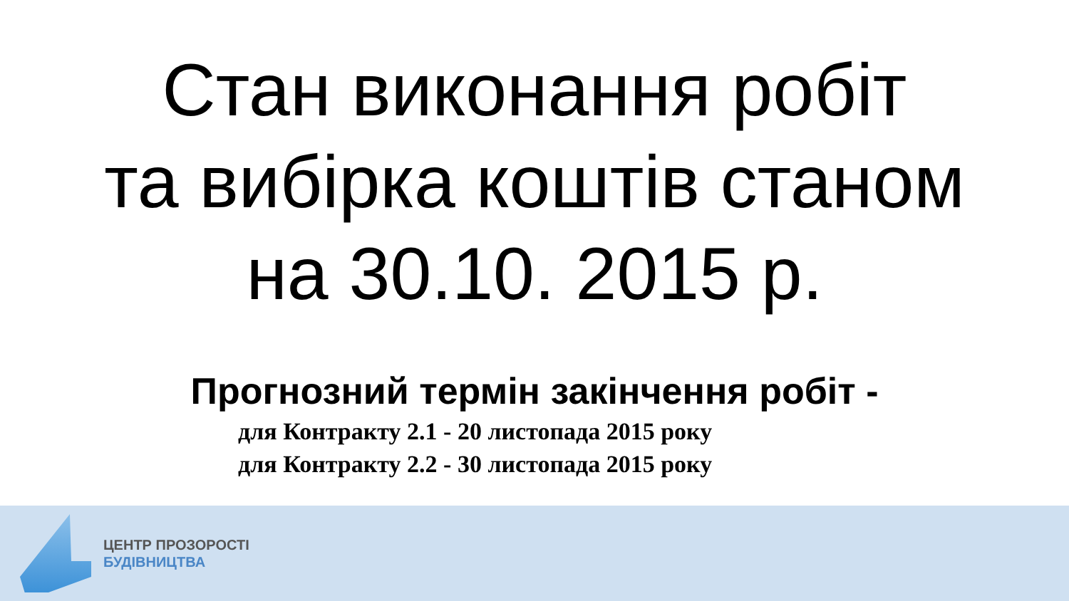Стан виконання робіт
та вибірка коштів станом
на 30.10. 2015 р.
Прогнозний термін закінчення робіт -
для Контракту 2.1 - 20 листопада 2015 року
для Контракту 2.2 - 30 листопада 2015 року
ЦЕНТР ПРОЗОРОСТІ
БУДІВНИЦТВА